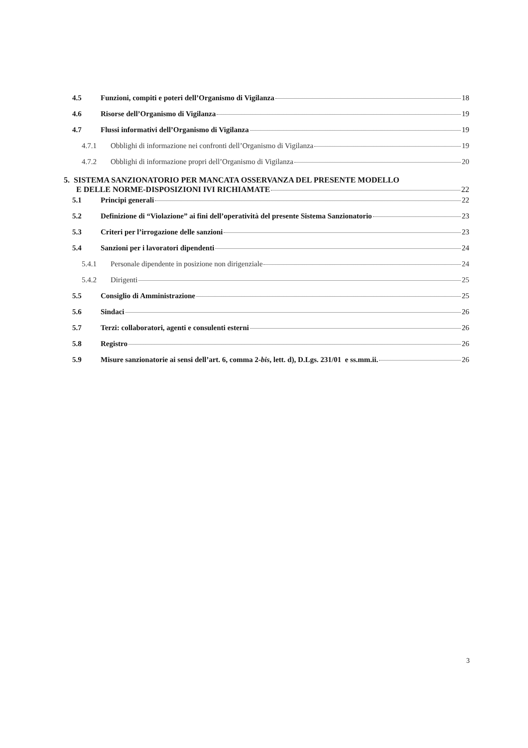4.5 Funzioni, compiti e poteri dell’Organismo di Vigilanza 18
4.6 Risorse dell’Organismo di Vigilanza 19
4.7 Flussi informativi dell’Organismo di Vigilanza 19
4.7.1 Obblighi di informazione nei confronti dell’Organismo di Vigilanza 19
4.7.2 Obblighi di informazione propri dell’Organismo di Vigilanza 20
5. SISTEMA SANZIONATORIO PER MANCATA OSSERVANZA DEL PRESENTE MODELLO
E DELLE NORME-DISPOSIZIONI IVI RICHIAMATE 22
5.1 Principi generali 22
5.2 Definizione di “Violazione” ai fini dell’operatività del presente Sistema Sanzionatorio 23
5.3 Criteri per l’irrogazione delle sanzioni 23
5.4 Sanzioni per i lavoratori dipendenti 24
5.4.1 Personale dipendente in posizione non dirigenziale 24
5.4.2 Dirigenti 25
5.5 Consiglio di Amministrazione 25
5.6 Sindaci 26
5.7 Terzi: collaboratori, agenti e consulenti esterni 26
5.8 Registro 26
5.9 Misure sanzionatorie ai sensi dell’art. 6, comma 2-bis, lett. d), D.Lgs. 231/01 e ss.mm.ii. 26
3